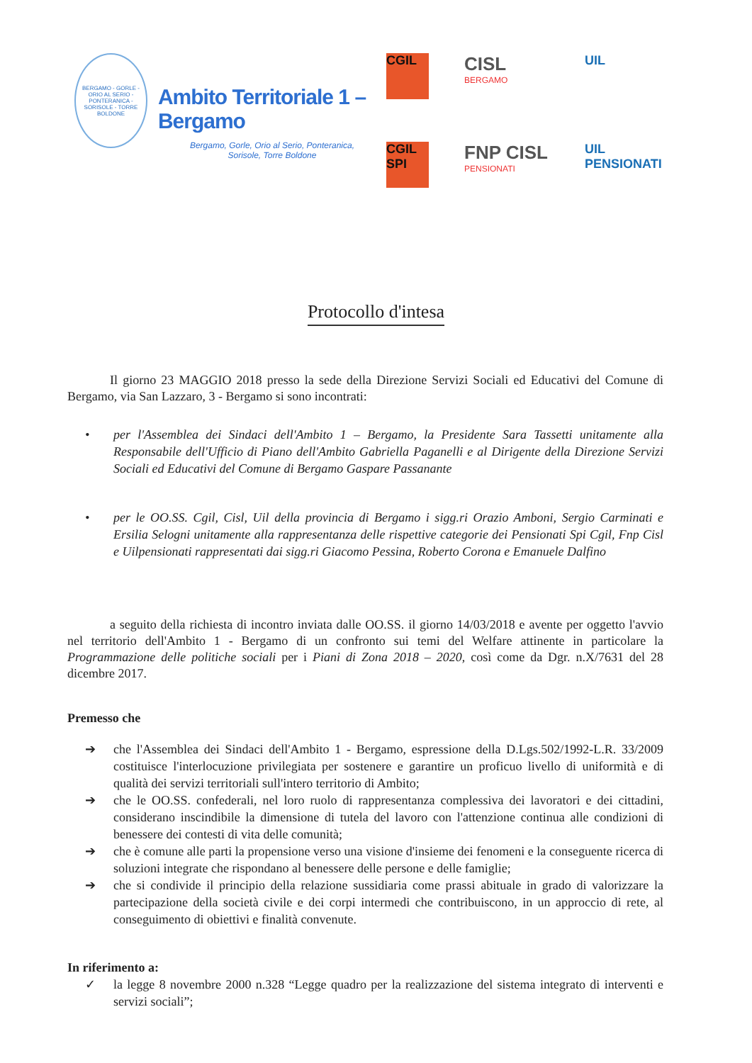BERGAMO - GORLE - ORIO AL SERIO - PONTERANICA - SORISOLE - TORRE BOLDONE
Ambito Territoriale 1 – Bergamo
Bergamo, Gorle, Orio al Serio, Ponteranica,
Sorisole, Torre Boldone
CGIL
CISL
BERGAMO
UIL
CGIL SPI
FNP CISL
PENSIONATI
UIL PENSIONATI
Protocollo d'intesa
Il giorno 23 MAGGIO 2018 presso la sede della Direzione Servizi Sociali ed Educativi del Comune di Bergamo, via San Lazzaro, 3 - Bergamo si sono incontrati:
• per l'Assemblea dei Sindaci dell'Ambito 1 – Bergamo, la Presidente Sara Tassetti unitamente alla Responsabile dell'Ufficio di Piano dell'Ambito Gabriella Paganelli e al Dirigente della Direzione Servizi Sociali ed Educativi del Comune di Bergamo Gaspare Passanante
• per le OO.SS. Cgil, Cisl, Uil della provincia di Bergamo i sigg.ri Orazio Amboni, Sergio Carminati e Ersilia Selogni unitamente alla rappresentanza delle rispettive categorie dei Pensionati Spi Cgil, Fnp Cisl e Uilpensionati rappresentati dai sigg.ri Giacomo Pessina, Roberto Corona e Emanuele Dalfino
a seguito della richiesta di incontro inviata dalle OO.SS. il giorno 14/03/2018 e avente per oggetto l'avvio nel territorio dell'Ambito 1 - Bergamo di un confronto sui temi del Welfare attinente in particolare la Programmazione delle politiche sociali per i Piani di Zona 2018 – 2020, così come da Dgr. n.X/7631 del 28 dicembre 2017.
Premesso che
➔ che l'Assemblea dei Sindaci dell'Ambito 1 - Bergamo, espressione della D.Lgs.502/1992-L.R. 33/2009 costituisce l'interlocuzione privilegiata per sostenere e garantire un proficuo livello di uniformità e di qualità dei servizi territoriali sull'intero territorio di Ambito;
➔ che le OO.SS. confederali, nel loro ruolo di rappresentanza complessiva dei lavoratori e dei cittadini, considerano inscindibile la dimensione di tutela del lavoro con l'attenzione continua alle condizioni di benessere dei contesti di vita delle comunità;
➔ che è comune alle parti la propensione verso una visione d'insieme dei fenomeni e la conseguente ricerca di soluzioni integrate che rispondano al benessere delle persone e delle famiglie;
➔ che si condivide il principio della relazione sussidiaria come prassi abituale in grado di valorizzare la partecipazione della società civile e dei corpi intermedi che contribuiscono, in un approccio di rete, al conseguimento di obiettivi e finalità convenute.
In riferimento a:
✓ la legge 8 novembre 2000 n.328 “Legge quadro per la realizzazione del sistema integrato di interventi e servizi sociali”;